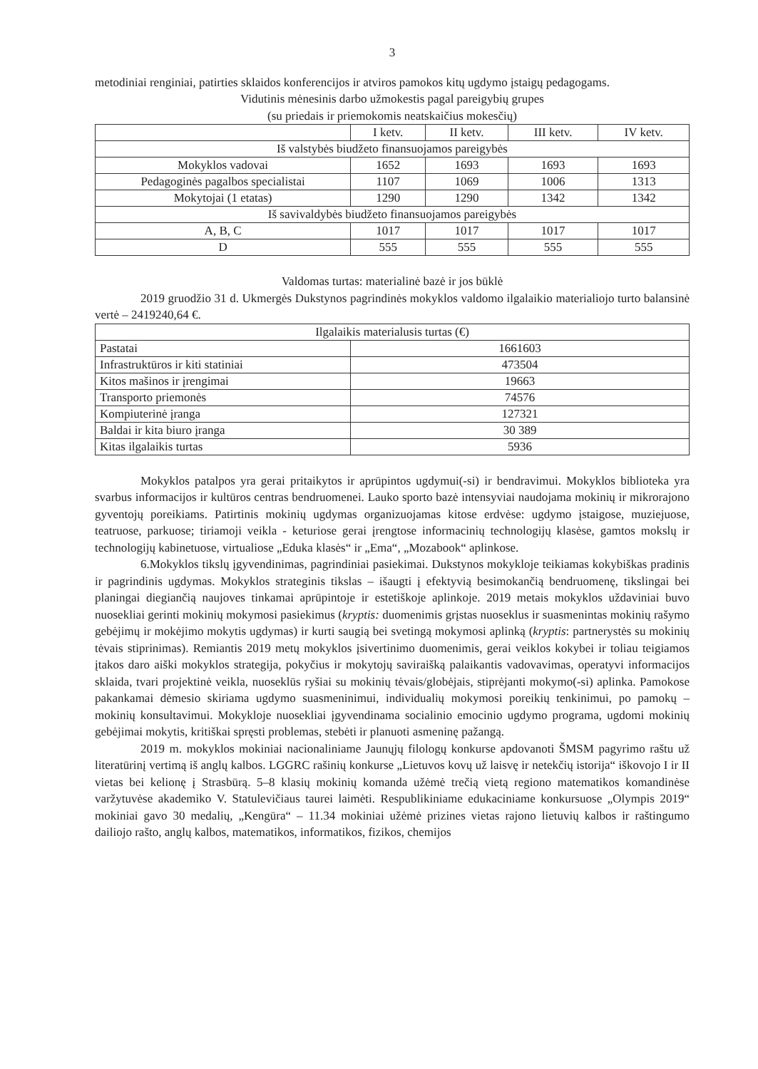3
metodiniai renginiai, patirties sklaidos konferencijos ir atviros pamokos kitų ugdymo įstaigų pedagogams.
Vidutinis mėnesinis darbo užmokestis pagal pareigybių grupes
(su priedais ir priemokomis neatskaičius mokesčių)
| | I ketv. | II ketv. | III ketv. | IV ketv. |
| Iš valstybės biudžeto finansuojamos pareigybės | | | | |
| Mokyklos vadovai | 1652 | 1693 | 1693 | 1693 |
| Pedagoginės pagalbos specialistai | 1107 | 1069 | 1006 | 1313 |
| Mokytojai (1 etatas) | 1290 | 1290 | 1342 | 1342 |
| Iš savivaldybės biudžeto finansuojamos pareigybės | | | | |
| A, B, C | 1017 | 1017 | 1017 | 1017 |
| D | 555 | 555 | 555 | 555 |
Valdomas turtas: materialinė bazė ir jos būklė
2019 gruodžio 31 d. Ukmergės Dukstynos pagrindinės mokyklos valdomo ilgalaikio materialiojo turto balansinė vertė – 2419240,64 €.
| Ilgalaikis materialusis turtas (€) | |
| Pastatai | 1661603 |
| Infrastruktūros ir kiti statiniai | 473504 |
| Kitos mašinos ir įrengimai | 19663 |
| Transporto priemonės | 74576 |
| Kompiuterinė įranga | 127321 |
| Baldai ir kita biuro įranga | 30 389 |
| Kitas ilgalaikis turtas | 5936 |
Mokyklos patalpos yra gerai pritaikytos ir aprūpintos ugdymui(-si) ir bendravimui. Mokyklos biblioteka yra svarbus informacijos ir kultūros centras bendruomenei. Lauko sporto bazė intensyviai naudojama mokinių ir mikrorajono gyventojų poreikiams. Patirtinis mokinių ugdymas organizuojamas kitose erdvėse: ugdymo įstaigose, muziejuose, teatruose, parkuose; tiriamoji veikla - keturiose gerai įrengtose informacinių technologijų klasėse, gamtos mokslų ir technologijų kabinetuose, virtualiose „Eduka klasės“ ir „Ema“, „Mozabook“ aplinkose.
6.Mokyklos tikslų įgyvendinimas, pagrindiniai pasiekimai. Dukstynos mokykloje teikiamas kokybiškas pradinis ir pagrindinis ugdymas. Mokyklos strateginis tikslas – išaugti į efektyvią besimokančią bendruomenę, tikslingai bei planingai diegiančią naujoves tinkamai aprūpintoje ir estetiškoje aplinkoje. 2019 metais mokyklos uždaviniai buvo nuosekliai gerinti mokinių mokymosi pasiekimus (kryptis: duomenimis grįstas nuoseklus ir suasmenintas mokinių rašymo gebėjimų ir mokėjimo mokytis ugdymas) ir kurti saugią bei svetingą mokymosi aplinką (kryptis: partnerystės su mokinių tėvais stiprinimas). Remiantis 2019 metų mokyklos įsivertinimo duomenimis, gerai veiklos kokybei ir toliau teigiamos įtakos daro aiški mokyklos strategija, pokyčius ir mokytojų saviraišką palaikantis vadovavimas, operatyvi informacijos sklaida, tvari projektinė veikla, nuoseklūs ryšiai su mokinių tėvais/globėjais, stiprėjanti mokymo(-si) aplinka. Pamokose pakankamai dėmesio skiriama ugdymo suasmeninimui, individualių mokymosi poreikių tenkinimui, po pamokų – mokinių konsultavimui. Mokykloje nuosekliai įgyvendinama socialinio emocinio ugdymo programa, ugdomi mokinių gebėjimai mokytis, kritiškai spręsti problemas, stebėti ir planuoti asmeninę pažangą.
2019 m. mokyklos mokiniai nacionaliniame Jaunųjų filologų konkurse apdovanoti ŠMSM pagyrimo raštu už literatūrinį vertimą iš anglų kalbos. LGGRC rašinių konkurse „Lietuvos kovų už laisvę ir netekčių istorija“ iškovojo I ir II vietas bei kelionę į Strasbūrą. 5–8 klasių mokinių komanda užėmė trečią vietą regiono matematikos komandinėse varžytuvėse akademiko V. Statulevičiaus taurei laimėti. Respublikiniame edukaciniame konkursuose „Olympis 2019“ mokiniai gavo 30 medalių, „Kengūra“ – 11.34 mokiniai užėmė prizines vietas rajono lietuvių kalbos ir raštingumo dailiojo rašto, anglų kalbos, matematikos, informatikos, fizikos, chemijos